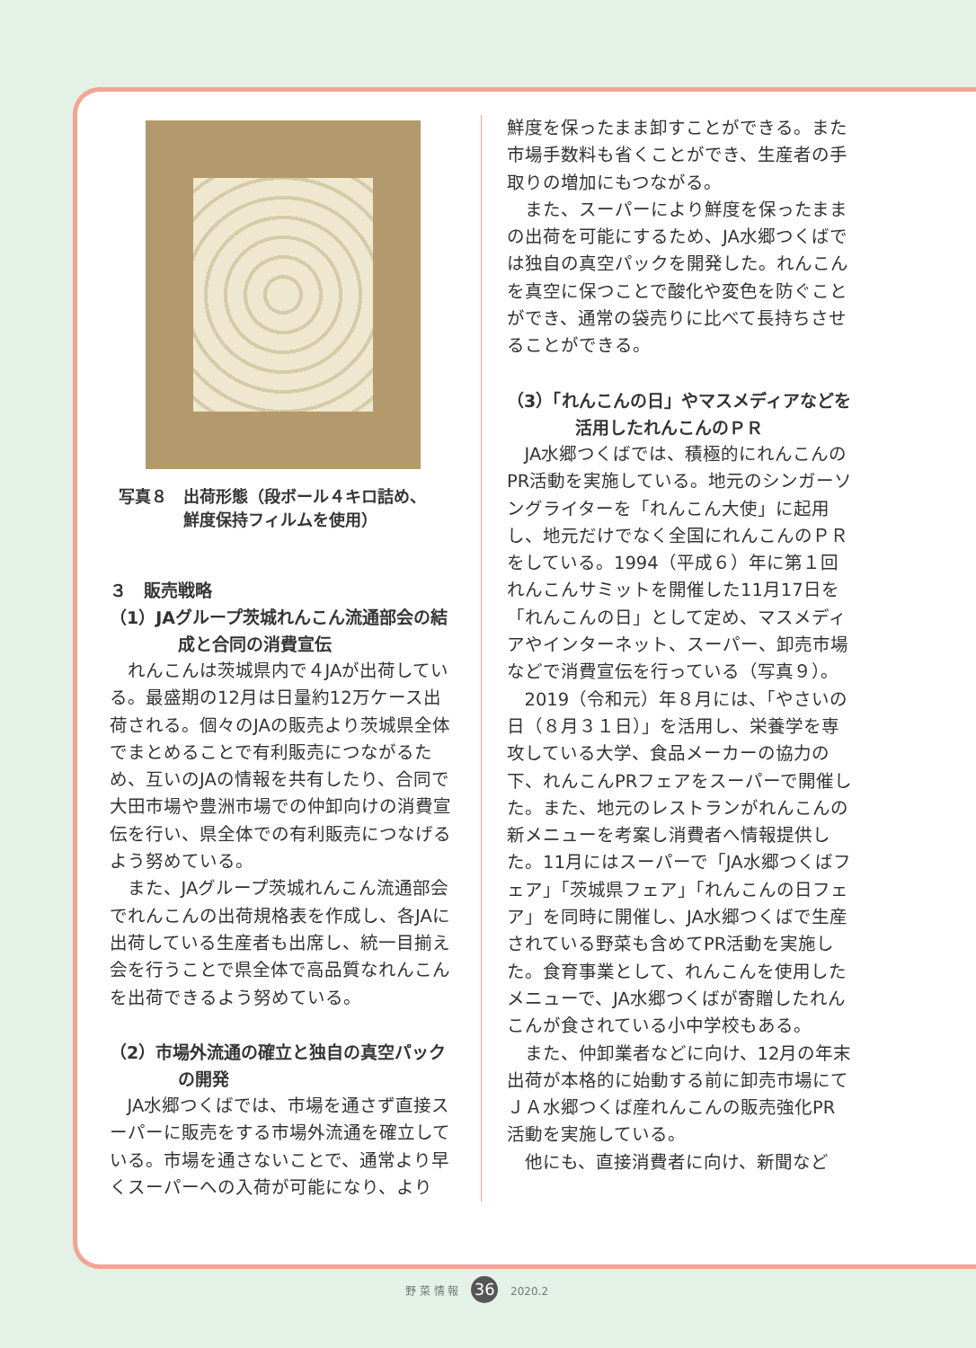写真８　出荷形態（段ボール４キロ詰め、
　　　　鮮度保持フィルムを使用）
３　販売戦略
（1）JAグループ茨城れんこん流通部会の結成と合同の消費宣伝
れんこんは茨城県内で４JAが出荷している。最盛期の12月は日量約12万ケース出荷される。個々のJAの販売より茨城県全体でまとめることで有利販売につながるため、互いのJAの情報を共有したり、合同で大田市場や豊洲市場での仲卸向けの消費宣伝を行い、県全体での有利販売につなげるよう努めている。
また、JAグループ茨城れんこん流通部会でれんこんの出荷規格表を作成し、各JAに出荷している生産者も出席し、統一目揃え会を行うことで県全体で高品質なれんこんを出荷できるよう努めている。
（2）市場外流通の確立と独自の真空パックの開発
JA水郷つくばでは、市場を通さず直接スーパーに販売をする市場外流通を確立している。市場を通さないことで、通常より早くスーパーへの入荷が可能になり、より
鮮度を保ったまま卸すことができる。また市場手数料も省くことができ、生産者の手取りの増加にもつながる。
また、スーパーにより鮮度を保ったままの出荷を可能にするため、JA水郷つくばでは独自の真空パックを開発した。れんこんを真空に保つことで酸化や変色を防ぐことができ、通常の袋売りに比べて長持ちさせることができる。
（3）「れんこんの日」やマスメディアなどを活用したれんこんのＰＲ
JA水郷つくばでは、積極的にれんこんのPR活動を実施している。地元のシンガーソングライターを「れんこん大使」に起用し、地元だけでなく全国にれんこんのＰＲをしている。1994（平成６）年に第１回れんこんサミットを開催した11月17日を「れんこんの日」として定め、マスメディアやインターネット、スーパー、卸売市場などで消費宣伝を行っている（写真９）。
2019（令和元）年８月には、「やさいの日（８月３１日）」を活用し、栄養学を専攻している大学、食品メーカーの協力の下、れんこんPRフェアをスーパーで開催した。また、地元のレストランがれんこんの新メニューを考案し消費者へ情報提供した。11月にはスーパーで「JA水郷つくばフェア」「茨城県フェア」「れんこんの日フェア」を同時に開催し、JA水郷つくばで生産されている野菜も含めてPR活動を実施した。食育事業として、れんこんを使用したメニューで、JA水郷つくばが寄贈したれんこんが食されている小中学校もある。
また、仲卸業者などに向け、12月の年末出荷が本格的に始動する前に卸売市場にてＪＡ水郷つくば産れんこんの販売強化PR活動を実施している。
他にも、直接消費者に向け、新聞など
野 菜 情 報 36 2020.2